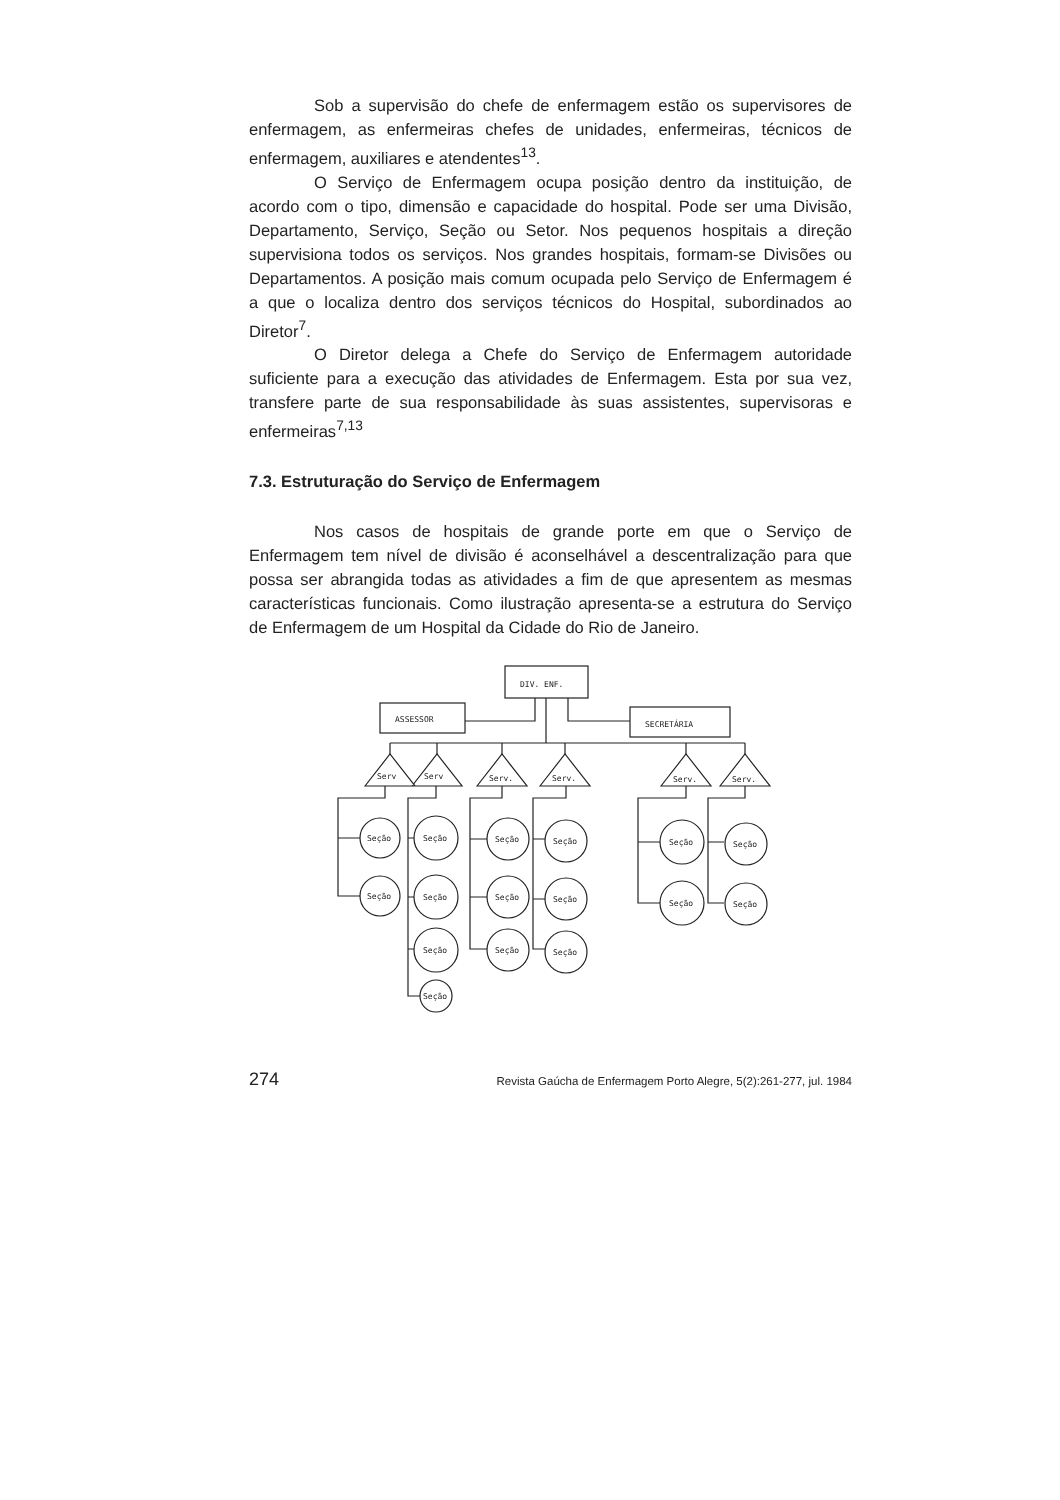Sob a supervisão do chefe de enfermagem estão os supervisores de enfermagem, as enfermeiras chefes de unidades, enfermeiras, técnicos de enfermagem, auxiliares e atendentes<sup>13</sup>.
O Serviço de Enfermagem ocupa posição dentro da instituição, de acordo com o tipo, dimensão e capacidade do hospital. Pode ser uma Divisão, Departamento, Serviço, Seção ou Setor. Nos pequenos hospitais a direção supervisiona todos os serviços. Nos grandes hospitais, formam-se Divisões ou Departamentos. A posição mais comum ocupada pelo Serviço de Enfermagem é a que o localiza dentro dos serviços técnicos do Hospital, subordinados ao Diretor<sup>7</sup>.
O Diretor delega a Chefe do Serviço de Enfermagem autoridade suficiente para a execução das atividades de Enfermagem. Esta por sua vez, transfere parte de sua responsabilidade às suas assistentes, supervisoras e enfermeiras<sup>7,13</sup>
7.3. Estruturação do Serviço de Enfermagem
Nos casos de hospitais de grande porte em que o Serviço de Enfermagem tem nível de divisão é aconselhável a descentralização para que possa ser abrangida todas as atividades a fim de que apresentem as mesmas características funcionais. Como ilustração apresenta-se a estrutura do Serviço de Enfermagem de um Hospital da Cidade do Rio de Janeiro.
DIV. ENF.
ASSESSOR
SECRETÁRIA
Serv
Serv
Serv.
Serv.
Serv.
Serv.
Seção
Seção
Seção
Seção
Seção
Seção
Seção
Seção
Seção
Seção
Seção
Seção
Seção
Seção
Seção
Seção
274 Revista Gaúcha de Enfermagem Porto Alegre, 5(2):261-277, jul. 1984